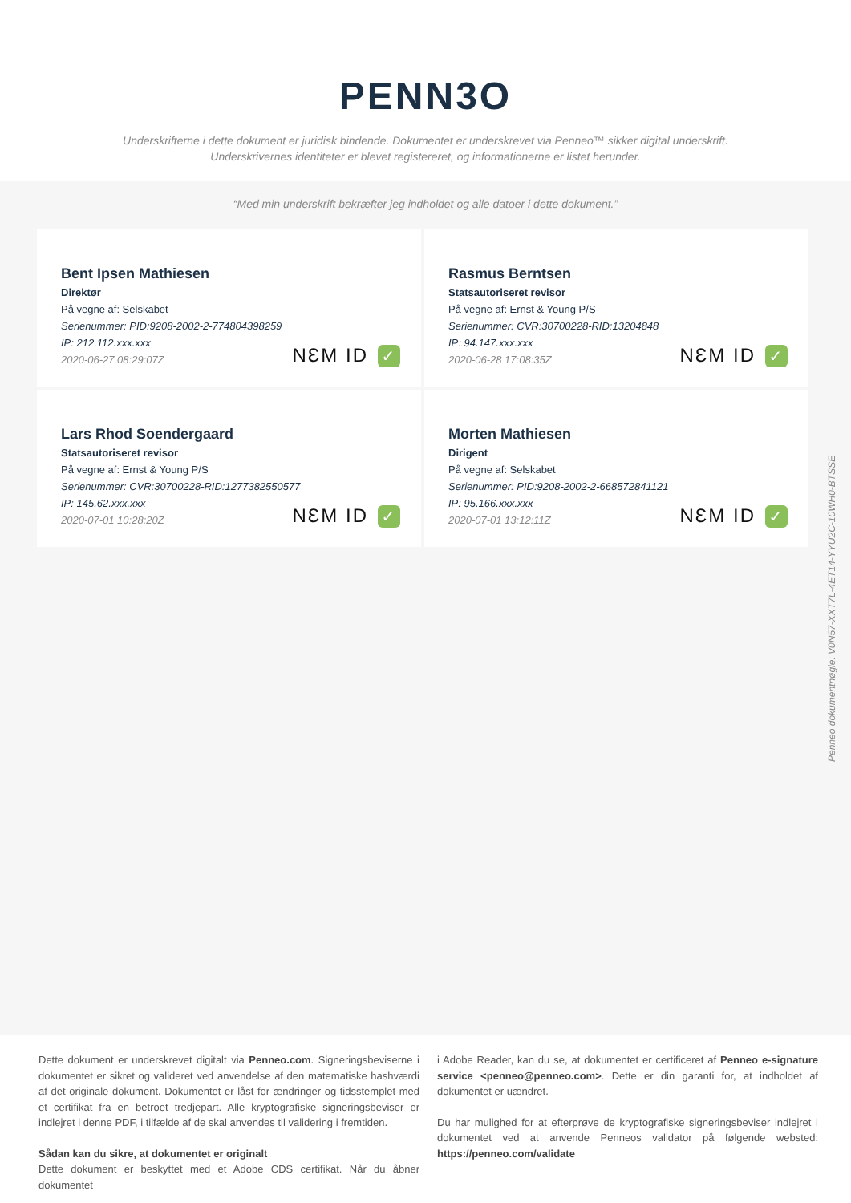PENN3O
Underskrifterne i dette dokument er juridisk bindende. Dokumentet er underskrevet via Penneo™ sikker digital underskrift.
Underskrivernes identiteter er blevet registereret, og informationerne er listet herunder.
“Med min underskrift bekræfter jeg indholdet og alle datoer i dette dokument.”
Bent Ipsen Mathiesen
Direktør
På vegne af: Selskabet
Serienummer: PID:9208-2002-2-774804398259
IP: 212.112.xxx.xxx
2020-06-27 08:29:07Z
NƐM ID ✓
Rasmus Berntsen
Statsautoriseret revisor
På vegne af: Ernst & Young P/S
Serienummer: CVR:30700228-RID:13204848
IP: 94.147.xxx.xxx
2020-06-28 17:08:35Z
NƐM ID ✓
Lars Rhod Soendergaard
Statsautoriseret revisor
På vegne af: Ernst & Young P/S
Serienummer: CVR:30700228-RID:1277382550577
IP: 145.62.xxx.xxx
2020-07-01 10:28:20Z
NƐM ID ✓
Morten Mathiesen
Dirigent
På vegne af: Selskabet
Serienummer: PID:9208-2002-2-668572841121
IP: 95.166.xxx.xxx
2020-07-01 13:12:11Z
NƐM ID ✓
Penneo dokumentnøgle: V0N57-XXT7L-4ET14-YYU2C-10WH0-BTSSE
Dette dokument er underskrevet digitalt via Penneo.com. Signeringsbeviserne i dokumentet er sikret og valideret ved anvendelse af den matematiske hashværdi af det originale dokument. Dokumentet er låst for ændringer og tidsstemplet med et certifikat fra en betroet tredjepart. Alle kryptografiske signeringsbeviser er indlejret i denne PDF, i tilfælde af de skal anvendes til validering i fremtiden.
Sådan kan du sikre, at dokumentet er originalt
Dette dokument er beskyttet med et Adobe CDS certifikat. Når du åbner dokumentet
i Adobe Reader, kan du se, at dokumentet er certificeret af Penneo e-signature service <penneo@penneo.com>. Dette er din garanti for, at indholdet af dokumentet er uændret.
Du har mulighed for at efterprøve de kryptografiske signeringsbeviser indlejret i dokumentet ved at anvende Penneos validator på følgende websted: https://penneo.com/validate